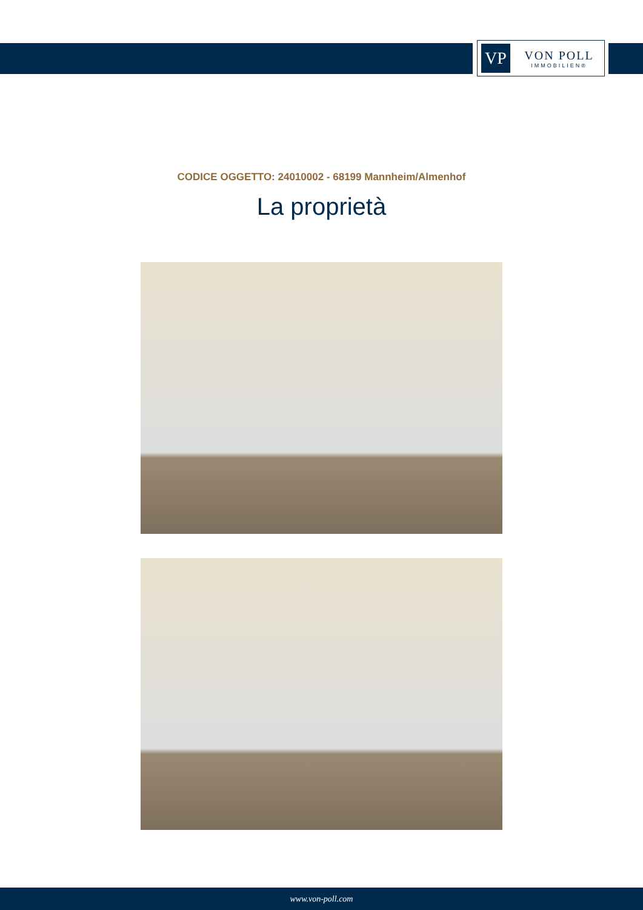VP
VON POLL
IMMOBILIEN®
CODICE OGGETTO: 24010002 - 68199 Mannheim/Almenhof
La proprietà
www.von-poll.com